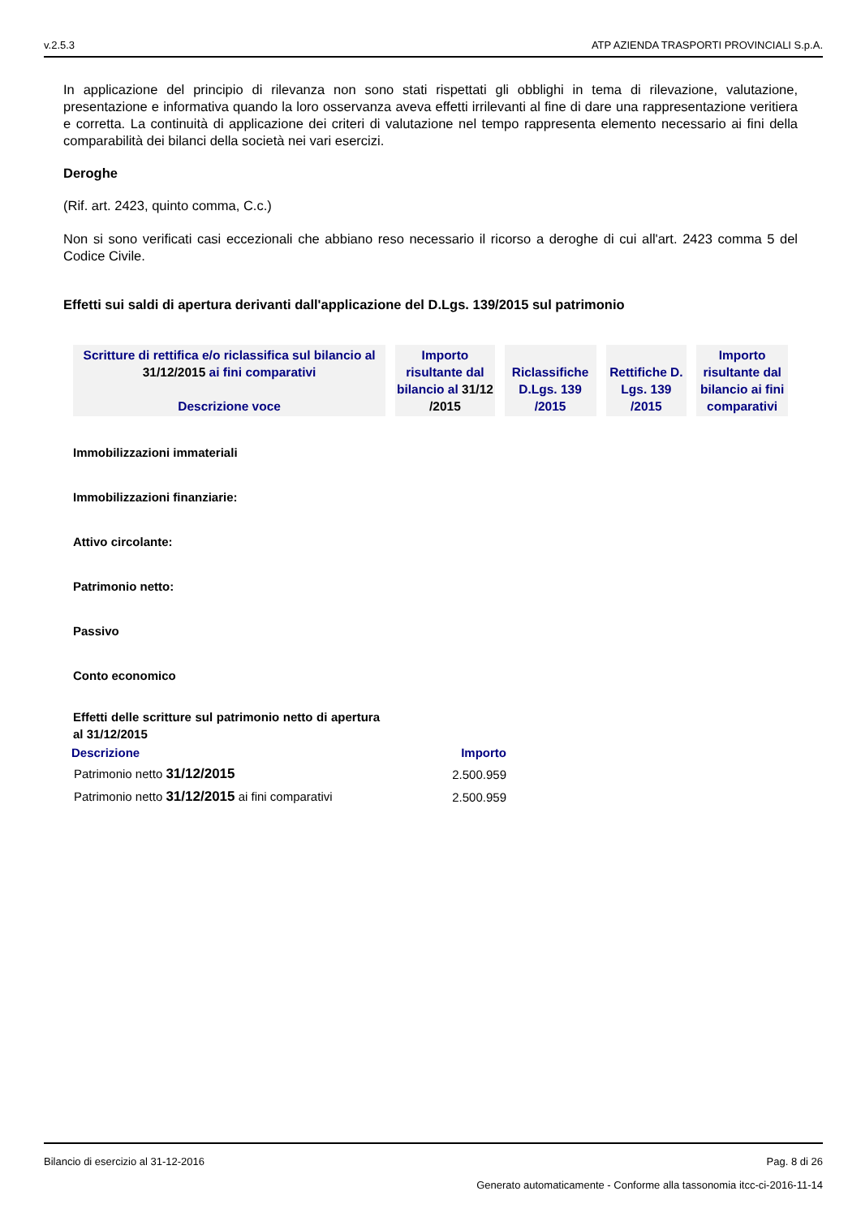v.2.5.3 ATP AZIENDA TRASPORTI PROVINCIALI S.p.A.
In applicazione del principio di rilevanza non sono stati rispettati gli obblighi in tema di rilevazione, valutazione, presentazione e informativa quando la loro osservanza aveva effetti irrilevanti al fine di dare una rappresentazione veritiera e corretta. La continuità di applicazione dei criteri di valutazione nel tempo rappresenta elemento necessario ai fini della comparabilità dei bilanci della società nei vari esercizi.
Deroghe
(Rif. art. 2423, quinto comma, C.c.)
Non si sono verificati casi eccezionali che abbiano reso necessario il ricorso a deroghe di cui all'art. 2423 comma 5 del Codice Civile.
Effetti sui saldi di apertura derivanti dall'applicazione del D.Lgs. 139/2015 sul patrimonio
| Scritture di rettifica e/o riclassifica sul bilancio al 31/12/2015 ai fini comparativi Descrizione voce | Importo risultante dal bilancio al 31/12 /2015 | Riclassifiche D.Lgs. 139 /2015 | Rettifiche D. Lgs. 139 /2015 | Importo risultante dal bilancio ai fini comparativi |
| --- | --- | --- | --- | --- |
Immobilizzazioni immateriali
Immobilizzazioni finanziarie:
Attivo circolante:
Patrimonio netto:
Passivo
Conto economico
Effetti delle scritture sul patrimonio netto di apertura al 31/12/2015
| Descrizione | Importo |
| Patrimonio netto 31/12/2015 | 2.500.959 |
| Patrimonio netto 31/12/2015 ai fini comparativi | 2.500.959 |
Bilancio di esercizio al 31-12-2016 Pag. 8 di 26
Generato automaticamente - Conforme alla tassonomia itcc-ci-2016-11-14